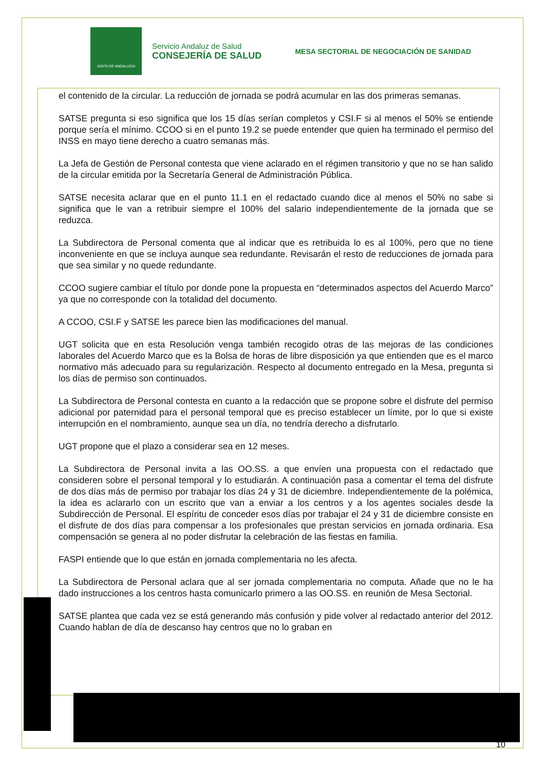JUNTA DE ANDALUCIA
Servicio Andaluz de Salud
CONSEJERÍA DE SALUD
MESA SECTORIAL DE NEGOCIACIÓN DE SANIDAD
el contenido de la circular. La reducción de jornada se podrá acumular en las dos primeras semanas.
SATSE pregunta si eso significa que los 15 días serían completos y CSI.F si al menos el 50% se entiende porque sería el mínimo. CCOO si en el punto 19.2 se puede entender que quien ha terminado el permiso del INSS en mayo tiene derecho a cuatro semanas más.
La Jefa de Gestión de Personal contesta que viene aclarado en el régimen transitorio y que no se han salido de la circular emitida por la Secretaría General de Administración Pública.
SATSE necesita aclarar que en el punto 11.1 en el redactado cuando dice al menos el 50% no sabe si significa que le van a retribuir siempre el 100% del salario independientemente de la jornada que se reduzca.
La Subdirectora de Personal comenta que al indicar que es retribuida lo es al 100%, pero que no tiene inconveniente en que se incluya aunque sea redundante. Revisarán el resto de reducciones de jornada para que sea similar y no quede redundante.
CCOO sugiere cambiar el título por donde pone la propuesta en “determinados aspectos del Acuerdo Marco” ya que no corresponde con la totalidad del documento.
A CCOO, CSI.F y SATSE les parece bien las modificaciones del manual.
UGT solicita que en esta Resolución venga también recogido otras de las mejoras de las condiciones laborales del Acuerdo Marco que es la Bolsa de horas de libre disposición ya que entienden que es el marco normativo más adecuado para su regularización. Respecto al documento entregado en la Mesa, pregunta si los días de permiso son continuados.
La Subdirectora de Personal contesta en cuanto a la redacción que se propone sobre el disfrute del permiso adicional por paternidad para el personal temporal que es preciso establecer un límite, por lo que si existe interrupción en el nombramiento, aunque sea un día, no tendría derecho a disfrutarlo.
UGT propone que el plazo a considerar sea en 12 meses.
La Subdirectora de Personal invita a las OO.SS. a que envíen una propuesta con el redactado que consideren sobre el personal temporal y lo estudiarán. A continuación pasa a comentar el tema del disfrute de dos días más de permiso por trabajar los días 24 y 31 de diciembre. Independientemente de la polémica, la idea es aclararlo con un escrito que van a enviar a los centros y a los agentes sociales desde la Subdirección de Personal. El espíritu de conceder esos días por trabajar el 24 y 31 de diciembre consiste en el disfrute de dos días para compensar a los profesionales que prestan servicios en jornada ordinaria. Esa compensación se genera al no poder disfrutar la celebración de las fiestas en familia.
FASPI entiende que lo que están en jornada complementaria no les afecta.
La Subdirectora de Personal aclara que al ser jornada complementaria no computa. Añade que no le ha dado instrucciones a los centros hasta comunicarlo primero a las OO.SS. en reunión de Mesa Sectorial.
SATSE plantea que cada vez se está generando más confusión y pide volver al redactado anterior del 2012. Cuando hablan de día de descanso hay centros que no lo graban en
10